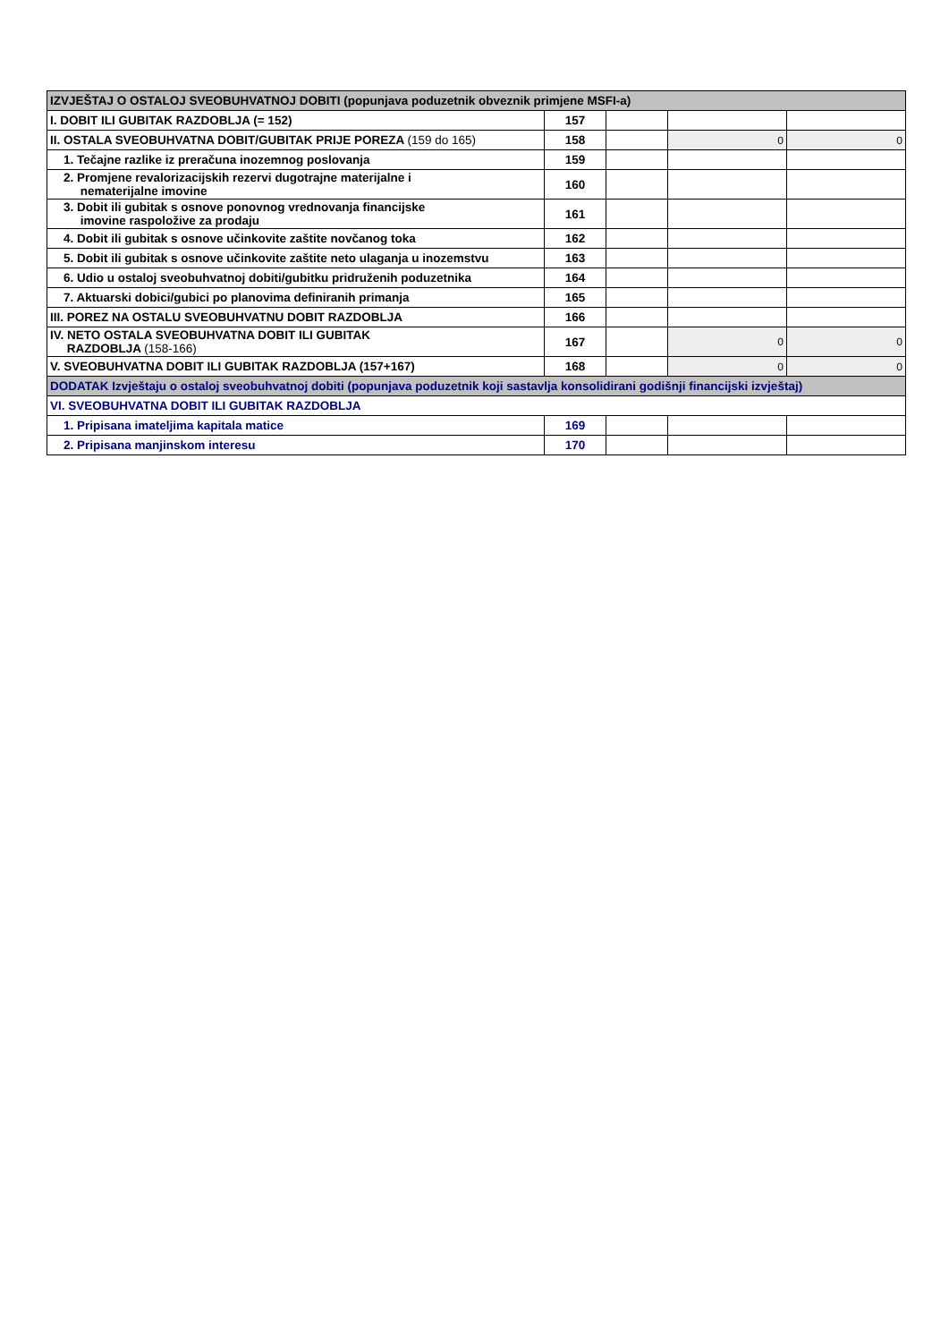| IZVJEŠTAJ O OSTALOJ SVEOBUHVATNOJ DOBITI (popunjava poduzetnik obveznik primjene MSFI-a) | | | | |
| I. DOBIT ILI GUBITAK RAZDOBLJA (= 152) | 157 | | | |
| II. OSTALA SVEOBUHVATNA DOBIT/GUBITAK PRIJE POREZA (159 do 165) | 158 | | 0 | 0 |
| 1. Tečajne razlike iz preračuna inozemnog poslovanja | 159 | | | |
| 2. Promjene revalorizacijskih rezervi dugotrajne materijalne i nematerijalne imovine | 160 | | | |
| 3. Dobit ili gubitak s osnove ponovnog vrednovanja financijske imovine raspoložive za prodaju | 161 | | | |
| 4. Dobit ili gubitak s osnove učinkovite zaštite novčanog toka | 162 | | | |
| 5. Dobit ili gubitak s osnove učinkovite zaštite neto ulaganja u inozemstvu | 163 | | | |
| 6. Udio u ostaloj sveobuhvatnoj dobiti/gubitku pridruženih poduzetnika | 164 | | | |
| 7. Aktuarski dobici/gubici po planovima definiranih primanja | 165 | | | |
| III. POREZ NA OSTALU SVEOBUHVATNU DOBIT RAZDOBLJA | 166 | | | |
| IV. NETO OSTALA SVEOBUHVATNA DOBIT ILI GUBITAK RAZDOBLJA (158-166) | 167 | | 0 | 0 |
| V. SVEOBUHVATNA DOBIT ILI GUBITAK RAZDOBLJA (157+167) | 168 | | 0 | 0 |
| DODATAK Izvještaju o ostaloj sveobuhvatnoj dobiti (popunjava poduzetnik koji sastavlja konsolidirani godišnji financijski izvještaj) | | | | |
| VI. SVEOBUHVATNA DOBIT ILI GUBITAK RAZDOBLJA | | | | |
| 1. Pripisana imateljima kapitala matice | 169 | | | |
| 2. Pripisana manjinskom interesu | 170 | | | |